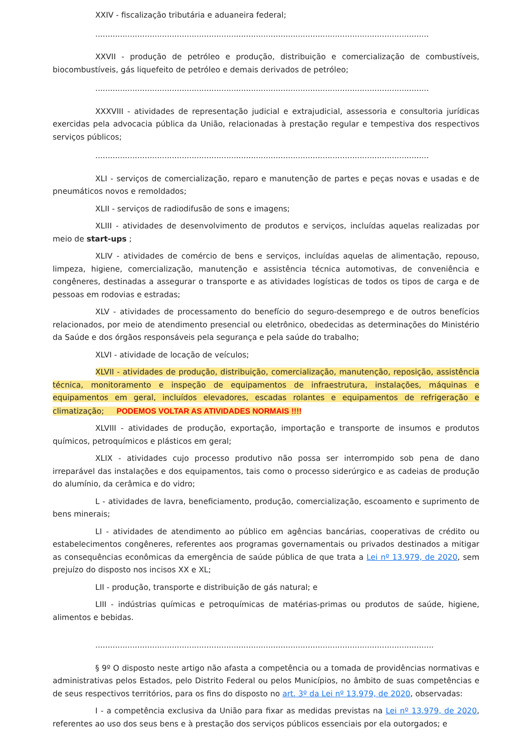XXIV - fiscalização tributária e aduaneira federal;
.......................................................................................................................................
XXVII - produção de petróleo e produção, distribuição e comercialização de combustíveis, biocombustíveis, gás liquefeito de petróleo e demais derivados de petróleo;
.......................................................................................................................................
XXXVIII - atividades de representação judicial e extrajudicial, assessoria e consultoria jurídicas exercidas pela advocacia pública da União, relacionadas à prestação regular e tempestiva dos respectivos serviços públicos;
.......................................................................................................................................
XLI - serviços de comercialização, reparo e manutenção de partes e peças novas e usadas e de pneumáticos novos e remoldados;
XLII - serviços de radiodifusão de sons e imagens;
XLIII - atividades de desenvolvimento de produtos e serviços, incluídas aquelas realizadas por meio de start-ups ;
XLIV - atividades de comércio de bens e serviços, incluídas aquelas de alimentação, repouso, limpeza, higiene, comercialização, manutenção e assistência técnica automotivas, de conveniência e congêneres, destinadas a assegurar o transporte e as atividades logísticas de todos os tipos de carga e de pessoas em rodovias e estradas;
XLV - atividades de processamento do benefício do seguro-desemprego e de outros benefícios relacionados, por meio de atendimento presencial ou eletrônico, obedecidas as determinações do Ministério da Saúde e dos órgãos responsáveis pela segurança e pela saúde do trabalho;
XLVI - atividade de locação de veículos;
XLVII - atividades de produção, distribuição, comercialização, manutenção, reposição, assistência técnica, monitoramento e inspeção de equipamentos de infraestrutura, instalações, máquinas e equipamentos em geral, incluídos elevadores, escadas rolantes e equipamentos de refrigeração e climatização; PODEMOS VOLTAR AS ATIVIDADES NORMAIS !!!!
XLVIII - atividades de produção, exportação, importação e transporte de insumos e produtos químicos, petroquímicos e plásticos em geral;
XLIX - atividades cujo processo produtivo não possa ser interrompido sob pena de dano irreparável das instalações e dos equipamentos, tais como o processo siderúrgico e as cadeias de produção do alumínio, da cerâmica e do vidro;
L - atividades de lavra, beneficiamento, produção, comercialização, escoamento e suprimento de bens minerais;
LI - atividades de atendimento ao público em agências bancárias, cooperativas de crédito ou estabelecimentos congêneres, referentes aos programas governamentais ou privados destinados a mitigar as consequências econômicas da emergência de saúde pública de que trata a Lei nº 13.979, de 2020, sem prejuízo do disposto nos incisos XX e XL;
LII - produção, transporte e distribuição de gás natural; e
LIII - indústrias químicas e petroquímicas de matérias-primas ou produtos de saúde, higiene, alimentos e bebidas.
.........................................................................................................................................
§ 9º O disposto neste artigo não afasta a competência ou a tomada de providências normativas e administrativas pelos Estados, pelo Distrito Federal ou pelos Municípios, no âmbito de suas competências e de seus respectivos territórios, para os fins do disposto no art. 3º da Lei nº 13.979, de 2020, observadas:
I - a competência exclusiva da União para fixar as medidas previstas na Lei nº 13.979, de 2020, referentes ao uso dos seus bens e à prestação dos serviços públicos essenciais por ela outorgados; e